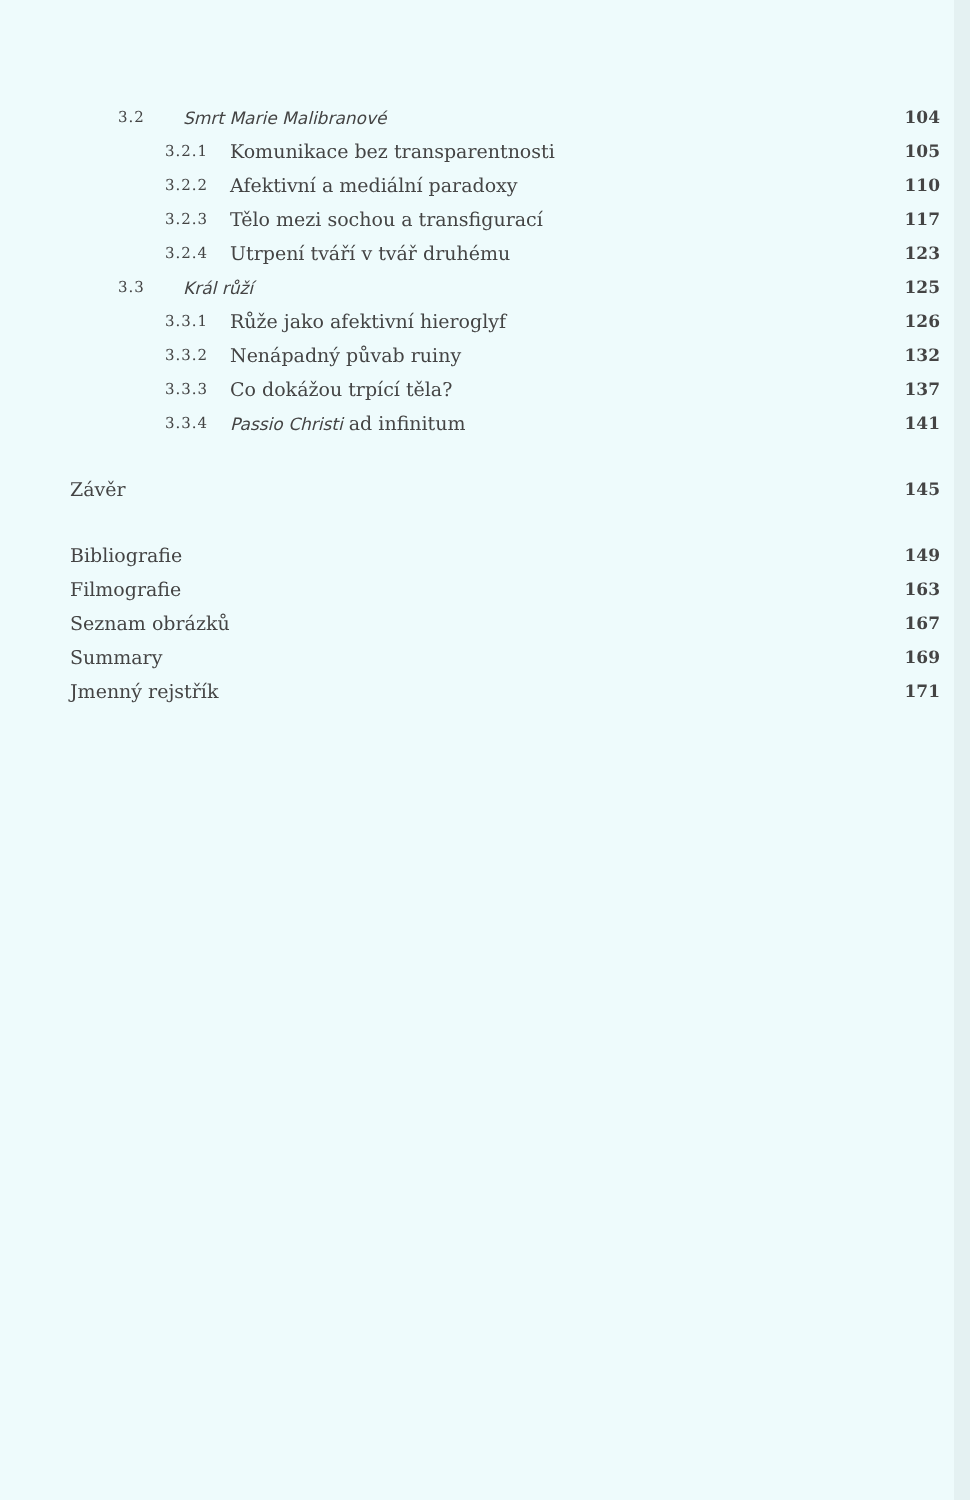3.2 Smrt Marie Malibranové 104
3.2.1 Komunikace bez transparentnosti 105
3.2.2 Afektivní a mediální paradoxy 110
3.2.3 Tělo mezi sochou a transfigurací 117
3.2.4 Utrpení tváří v tvář druhému 123
3.3 Král růží 125
3.3.1 Růže jako afektivní hieroglyf 126
3.3.2 Nenápadný půvab ruiny 132
3.3.3 Co dokážou trpící těla? 137
3.3.4 Passio Christi ad infinitum 141
Závěr 145
Bibliografie 149
Filmografie 163
Seznam obrázků 167
Summary 169
Jmenný rejstřík 171